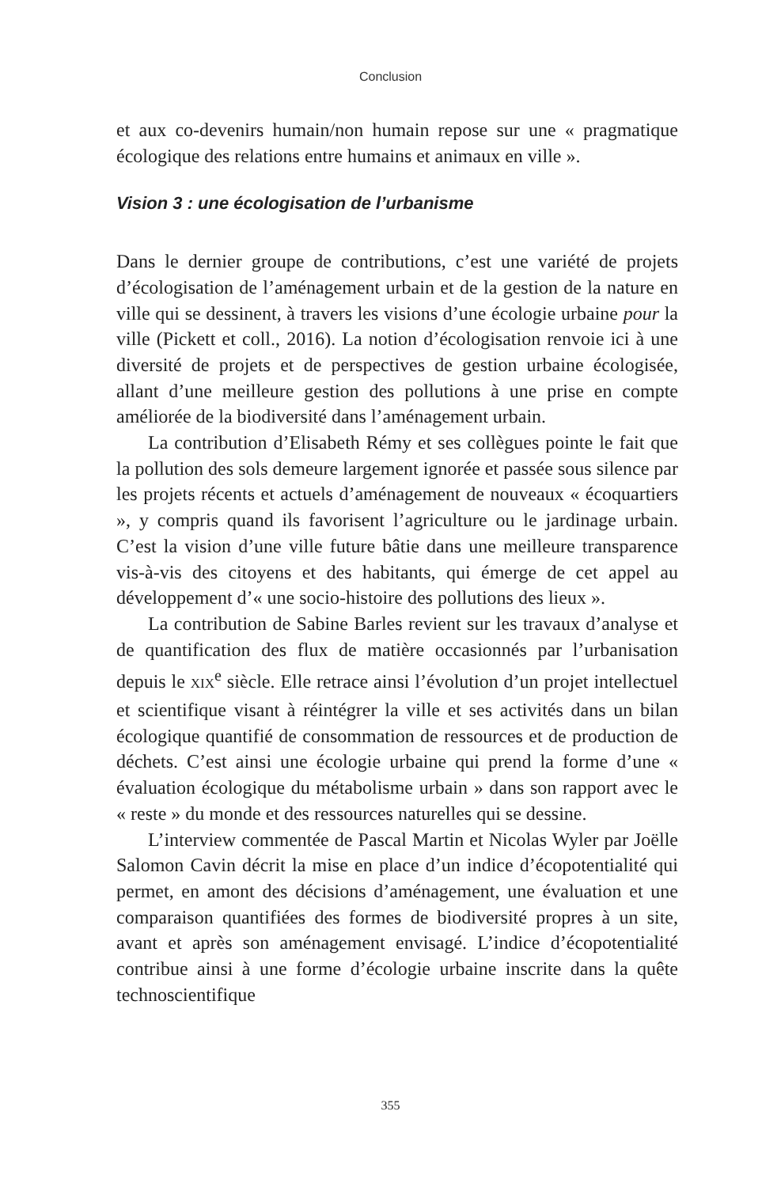Conclusion
et aux co-devenirs humain/non humain repose sur une « pragmatique écologique des relations entre humains et animaux en ville ».
Vision 3 : une écologisation de l’urbanisme
Dans le dernier groupe de contributions, c’est une variété de projets d’écologisation de l’aménagement urbain et de la gestion de la nature en ville qui se dessinent, à travers les visions d’une écologie urbaine pour la ville (Pickett et coll., 2016). La notion d’écologisation renvoie ici à une diversité de projets et de perspectives de gestion urbaine écologisée, allant d’une meilleure gestion des pollutions à une prise en compte améliorée de la biodiversité dans l’aménagement urbain.
La contribution d’Elisabeth Rémy et ses collègues pointe le fait que la pollution des sols demeure largement ignorée et passée sous silence par les projets récents et actuels d’aménagement de nouveaux « écoquartiers », y compris quand ils favorisent l’agriculture ou le jardinage urbain. C’est la vision d’une ville future bâtie dans une meilleure transparence vis-à-vis des citoyens et des habitants, qui émerge de cet appel au développement d’« une socio-histoire des pollutions des lieux ».
La contribution de Sabine Barles revient sur les travaux d’analyse et de quantification des flux de matière occasionnés par l’urbanisation depuis le XIX<sup>e</sup> siècle. Elle retrace ainsi l’évolution d’un projet intellectuel et scientifique visant à réintégrer la ville et ses activités dans un bilan écologique quantifié de consommation de ressources et de production de déchets. C’est ainsi une écologie urbaine qui prend la forme d’une « évaluation écologique du métabolisme urbain » dans son rapport avec le « reste » du monde et des ressources naturelles qui se dessine.
L’interview commentée de Pascal Martin et Nicolas Wyler par Joëlle Salomon Cavin décrit la mise en place d’un indice d’écopotentialité qui permet, en amont des décisions d’aménagement, une évaluation et une comparaison quantifiées des formes de biodiversité propres à un site, avant et après son aménagement envisagé. L’indice d’écopotentialité contribue ainsi à une forme d’écologie urbaine inscrite dans la quête technoscientifique
355